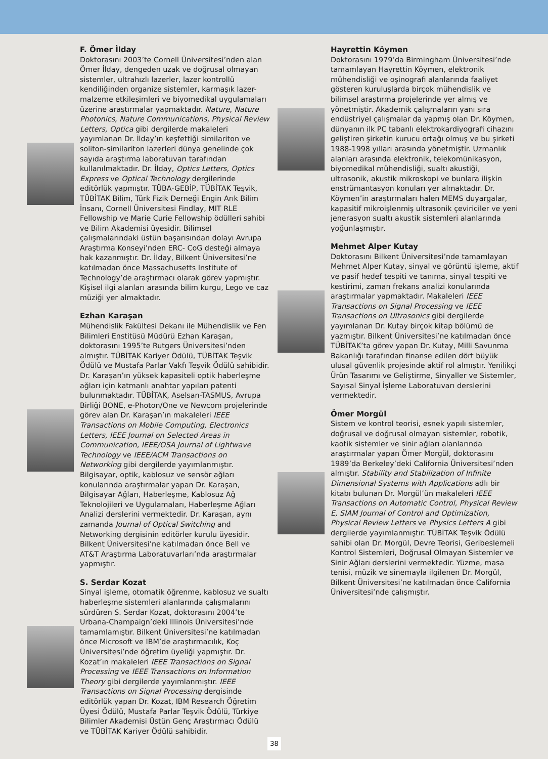F. Ömer İlday
Doktorasını 2003’te Cornell Üniversitesi’nden alan Ömer İlday, dengeden uzak ve doğrusal olmayan sistemler, ultrahızlı lazerler, lazer kontrollü kendiliğinden organize sistemler, karmaşık lazer-malzeme etkileşimleri ve biyomedikal uygulamaları üzerine araştırmalar yapmaktadır. Nature, Nature Photonics, Nature Communications, Physical Review Letters, Optica gibi dergilerde makaleleri yayımlanan Dr. İlday’ın keşfettiği similariton ve soliton-similariton lazerleri dünya genelinde çok sayıda araştırma laboratuvarı tarafından kullanılmaktadır. Dr. İlday, Optics Letters, Optics Express ve Optical Technology dergilerinde editörlük yapmıştır. TÜBA-GEBİP, TÜBİTAK Teşvik, TÜBİTAK Bilim, Türk Fizik Derneği Engin Arık Bilim İnsanı, Cornell Üniversitesi Findlay, MIT RLE Fellowship ve Marie Curie Fellowship ödülleri sahibi ve Bilim Akademisi üyesidir. Bilimsel çalışmalarındaki üstün başarısından dolayı Avrupa Araştırma Konseyi’nden ERC- CoG desteği almaya hak kazanmıştır. Dr. İlday, Bilkent Üniversitesi’ne katılmadan önce Massachusetts Institute of Technology’de araştırmacı olarak görev yapmıştır. Kişisel ilgi alanları arasında bilim kurgu, Lego ve caz müziği yer almaktadır.
Ezhan Karaşan
Mühendislik Fakültesi Dekanı ile Mühendislik ve Fen Bilimleri Enstitüsü Müdürü Ezhan Karaşan, doktorasını 1995’te Rutgers Üniversitesi’nden almıştır. TÜBİTAK Kariyer Ödülü, TÜBİTAK Teşvik Ödülü ve Mustafa Parlar Vakfı Teşvik Ödülü sahibidir. Dr. Karaşan’ın yüksek kapasiteli optik haberleşme ağları için katmanlı anahtar yapıları patenti bulunmaktadır. TÜBİTAK, Aselsan-TASMUS, Avrupa Birliği BONE, e-Photon/One ve Newcom projelerinde görev alan Dr. Karaşan’ın makaleleri IEEE Transactions on Mobile Computing, Electronics Letters, IEEE Journal on Selected Areas in Communication, IEEE/OSA Journal of Lightwave Technology ve IEEE/ACM Transactions on Networking gibi dergilerde yayımlanmıştır. Bilgisayar, optik, kablosuz ve sensör ağları konularında araştırmalar yapan Dr. Karaşan, Bilgisayar Ağları, Haberleşme, Kablosuz Ağ Teknolojileri ve Uygulamaları, Haberleşme Ağları Analizi derslerini vermektedir. Dr. Karaşan, aynı zamanda Journal of Optical Switching and Networking dergisinin editörler kurulu üyesidir. Bilkent Üniversitesi’ne katılmadan önce Bell ve AT&T Araştırma Laboratuvarları’nda araştırmalar yapmıştır.
S. Serdar Kozat
Sinyal işleme, otomatik öğrenme, kablosuz ve sualtı haberleşme sistemleri alanlarında çalışmalarını sürdüren S. Serdar Kozat, doktorasını 2004’te Urbana-Champaign’deki Illinois Üniversitesi’nde tamamlamıştır. Bilkent Üniversitesi’ne katılmadan önce Microsoft ve IBM’de araştırmacılık, Koç Üniversitesi’nde öğretim üyeliği yapmıştır. Dr. Kozat’ın makaleleri IEEE Transactions on Signal Processing ve IEEE Transactions on Information Theory gibi dergilerde yayımlanmıştır. IEEE Transactions on Signal Processing dergisinde editörlük yapan Dr. Kozat, IBM Research Öğretim Üyesi Ödülü, Mustafa Parlar Teşvik Ödülü, Türkiye Bilimler Akademisi Üstün Genç Araştırmacı Ödülü ve TÜBİTAK Kariyer Ödülü sahibidir.
Hayrettin Köymen
Doktorasını 1979’da Birmingham Üniversitesi’nde tamamlayan Hayrettin Köymen, elektronik mühendisliği ve oşinografi alanlarında faaliyet gösteren kuruluşlarda birçok mühendislik ve bilimsel araştırma projelerinde yer almış ve yönetmiştir. Akademik çalışmaların yanı sıra endüstriyel çalışmalar da yapmış olan Dr. Köymen, dünyanın ilk PC tabanlı elektrokardiyografi cihazını geliştiren şirketin kurucu ortağı olmuş ve bu şirketi 1988-1998 yılları arasında yönetmiştir. Uzmanlık alanları arasında elektronik, telekomünikasyon, biyomedikal mühendisliği, sualtı akustiği, ultrasonik, akustik mikroskopi ve bunlara ilişkin enstrümantasyon konuları yer almaktadır. Dr. Köymen’in araştırmaları halen MEMS duyargalar, kapasitif mikroişlenmiş ultrasonik çeviriciler ve yeni jenerasyon sualtı akustik sistemleri alanlarında yoğunlaşmıştır.
Mehmet Alper Kutay
Doktorasını Bilkent Üniversitesi’nde tamamlayan Mehmet Alper Kutay, sinyal ve görüntü işleme, aktif ve pasif hedef tespiti ve tanıma, sinyal tespiti ve kestirimi, zaman frekans analizi konularında araştırmalar yapmaktadır. Makaleleri IEEE Transactions on Signal Processing ve IEEE Transactions on Ultrasonics gibi dergilerde yayımlanan Dr. Kutay birçok kitap bölümü de yazmıştır. Bilkent Üniversitesi’ne katılmadan önce TÜBİTAK’ta görev yapan Dr. Kutay, Milli Savunma Bakanlığı tarafından finanse edilen dört büyük ulusal güvenlik projesinde aktif rol almıştır. Yenilikçi Ürün Tasarımı ve Geliştirme, Sinyaller ve Sistemler, Sayısal Sinyal İşleme Laboratuvarı derslerini vermektedir.
Ömer Morgül
Sistem ve kontrol teorisi, esnek yapılı sistemler, doğrusal ve doğrusal olmayan sistemler, robotik, kaotik sistemler ve sinir ağları alanlarında araştırmalar yapan Ömer Morgül, doktorasını 1989’da Berkeley’deki California Üniversitesi’nden almıştır. Stability and Stabilization of Infinite Dimensional Systems with Applications adlı bir kitabı bulunan Dr. Morgül’ün makaleleri IEEE Transactions on Automatic Control, Physical Review E, SIAM Journal of Control and Optimization, Physical Review Letters ve Physics Letters A gibi dergilerde yayımlanmıştır. TÜBİTAK Teşvik Ödülü sahibi olan Dr. Morgül, Devre Teorisi, Geribeslemeli Kontrol Sistemleri, Doğrusal Olmayan Sistemler ve Sinir Ağları derslerini vermektedir. Yüzme, masa tenisi, müzik ve sinemayla ilgilenen Dr. Morgül, Bilkent Üniversitesi’ne katılmadan önce California Üniversitesi’nde çalışmıştır.
38